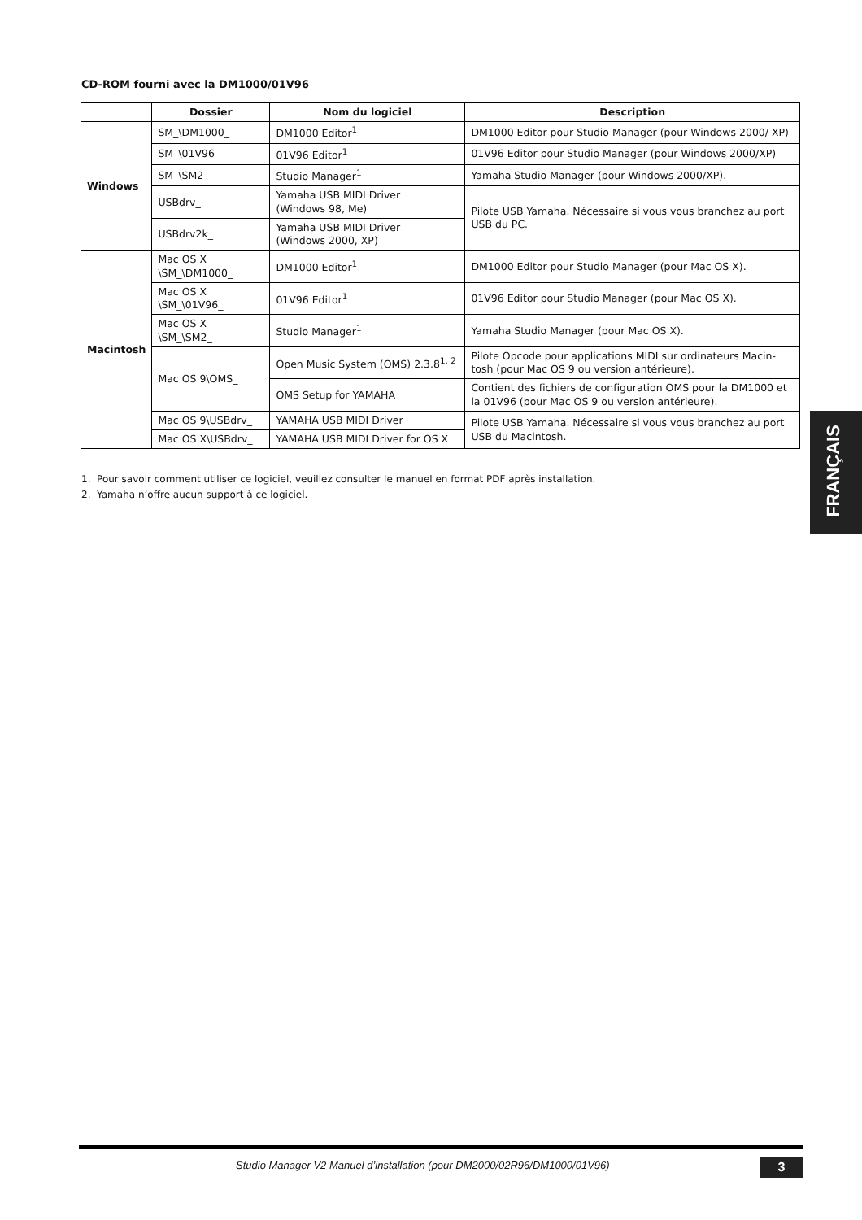CD-ROM fourni avec la DM1000/01V96
| | Dossier | Nom du logiciel | Description |
| --- | --- | --- | --- |
| Windows | SM_\DM1000_ | DM1000 Editor<sup>1</sup> | DM1000 Editor pour Studio Manager (pour Windows 2000/ XP) |
| | SM_\01V96_ | 01V96 Editor<sup>1</sup> | 01V96 Editor pour Studio Manager (pour Windows 2000/XP) |
| | SM_\SM2_ | Studio Manager<sup>1</sup> | Yamaha Studio Manager (pour Windows 2000/XP). |
| | USBdrv_ | Yamaha USB MIDI Driver (Windows 98, Me) | Pilote USB Yamaha. Nécessaire si vous vous branchez au port USB du PC. |
| | USBdrv2k_ | Yamaha USB MIDI Driver (Windows 2000, XP) | |
| Macintosh | Mac OS X \SM_\DM1000_ | DM1000 Editor<sup>1</sup> | DM1000 Editor pour Studio Manager (pour Mac OS X). |
| | Mac OS X \SM_\01V96_ | 01V96 Editor<sup>1</sup> | 01V96 Editor pour Studio Manager (pour Mac OS X). |
| | Mac OS X \SM_\SM2_ | Studio Manager<sup>1</sup> | Yamaha Studio Manager (pour Mac OS X). |
| | Mac OS 9\OMS_ | Open Music System (OMS) 2.3.8<sup>1, 2</sup> | Pilote Opcode pour applications MIDI sur ordinateurs Macin-tosh (pour Mac OS 9 ou version antérieure). |
| | | OMS Setup for YAMAHA | Contient des fichiers de configuration OMS pour la DM1000 et la 01V96 (pour Mac OS 9 ou version antérieure). |
| | Mac OS 9\USBdrv_ | YAMAHA USB MIDI Driver | Pilote USB Yamaha. Nécessaire si vous vous branchez au port USB du Macintosh. |
| | Mac OS X\USBdrv_ | YAMAHA USB MIDI Driver for OS X | |
1. Pour savoir comment utiliser ce logiciel, veuillez consulter le manuel en format PDF après installation.
2. Yamaha n’offre aucun support à ce logiciel.
FRANÇAIS
Studio Manager V2 Manuel d’installation (pour DM2000/02R96/DM1000/01V96)
3